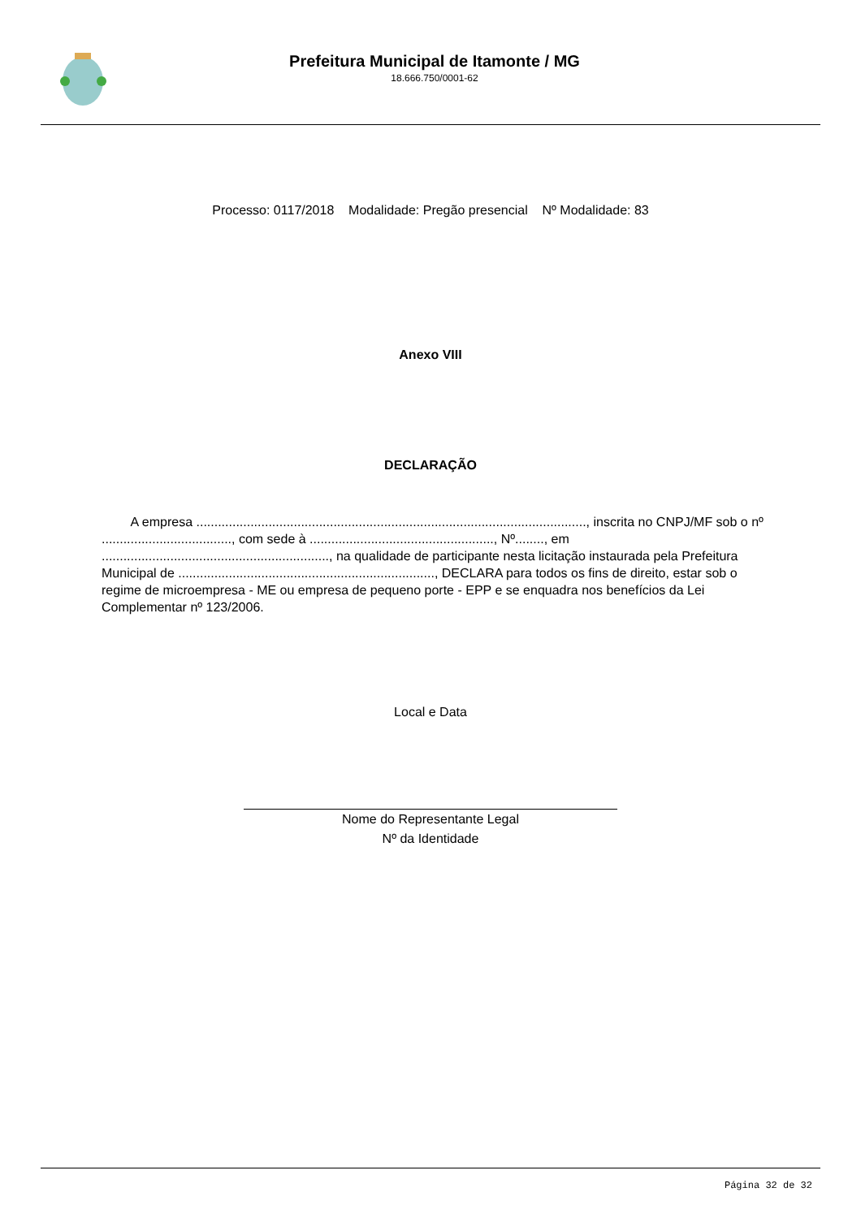Prefeitura Municipal de Itamonte / MG
18.666.750/0001-62
Processo: 0117/2018 Modalidade: Pregão presencial Nº Modalidade: 83
Anexo VIII
DECLARAÇÃO
A empresa ............................................................................................................, inscrita no CNPJ/MF sob o nº ...................................., com sede à ..................................................., Nº........, em ..............................................................., na qualidade de participante nesta licitação instaurada pela Prefeitura Municipal de ......................................................................., DECLARA para todos os fins de direito, estar sob o regime de microempresa - ME ou empresa de pequeno porte - EPP e se enquadra nos benefícios da Lei Complementar nº 123/2006.
Local e Data
Nome do Representante Legal
Nº da Identidade
Página 32 de 32